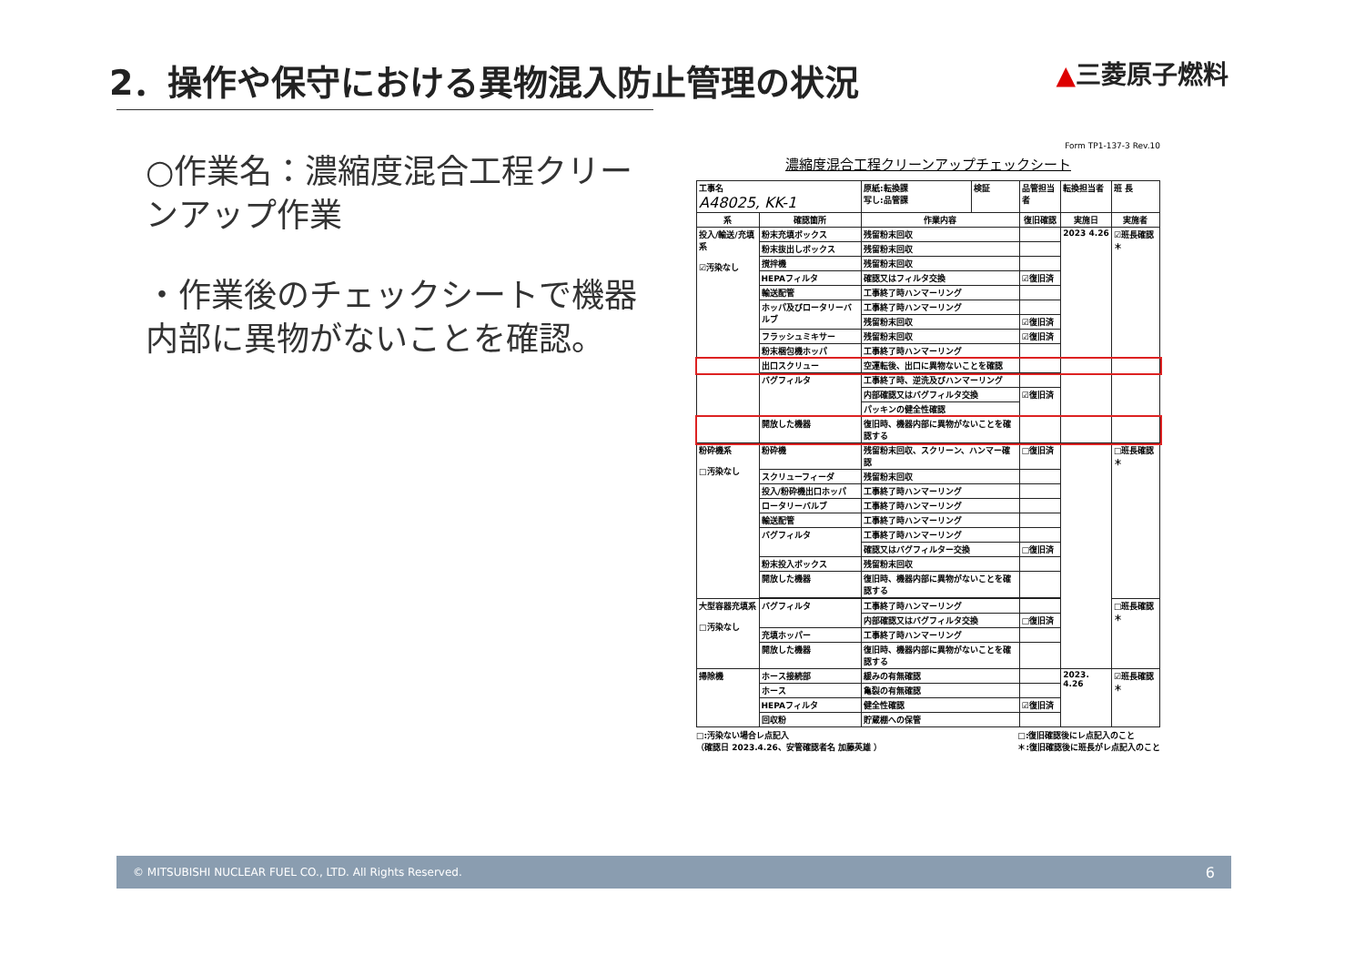2．操作や保守における異物混入防止管理の状況
▲三菱原子燃料
○作業名：濃縮度混合工程クリーンアップ作業
・作業後のチェックシートで機器内部に異物がないことを確認。
Form TP1-137-3 Rev.10
濃縮度混合工程クリーンアップチェックシート
| 工事名 A48025, KK-1 | | 原紙:転換課 写し:品管課 | 検証 | 品管担当者 | 転換担当者 | 班 長 |
| 系 | 確認箇所 | 作業内容 | | 復旧確認 | 実施日 | 実施者 |
| 投入/輸送/充填系 ☑汚染なし | 粉末充填ボックス | 残留粉末回収 | | | 2023 4.26 | ☑班長確認＊ |
| | 粉末抜出しボックス | 残留粉末回収 | | | | |
| | 撹拌機 | 残留粉末回収 | | | | |
| | HEPAフィルタ | 確認又はフィルタ交換 | | ☑復旧済 | | |
| | 輸送配管 | 工事終了時ハンマーリング | | | | |
| | ホッパ及びロータリーバルブ | 工事終了時ハンマーリング | | | | |
| | | 残留粉末回収 | | ☑復旧済 | | |
| | フラッシュミキサー | 残留粉末回収 | | ☑復旧済 | | |
| | 粉末梱包機ホッパ | 工事終了時ハンマーリング | | | | |
| | 出口スクリュー | 空運転後、出口に異物ないことを確認 | | | | |
| | バグフィルタ | 工事終了時、逆洗及びハンマーリング | | | | |
| | | 内部確認又はバグフィルタ交換 | | ☑復旧済 | | |
| | | パッキンの健全性確認 | | | | |
| | 開放した機器 | 復旧時、機器内部に異物がないことを確認する | | | | |
| 粉砕機系 □汚染なし | 粉砕機 | 残留粉末回収、スクリーン、ハンマー確認 | | □復旧済 | | □班長確認＊ |
| | スクリューフィーダ | 残留粉末回収 | | | | |
| | 投入/粉砕機出口ホッパ | 工事終了時ハンマーリング | | | | |
| | ロータリーバルブ | 工事終了時ハンマーリング | | | | |
| | 輸送配管 | 工事終了時ハンマーリング | | | | |
| | バグフィルタ | 工事終了時ハンマーリング | | | | |
| | | 確認又はバグフィルター交換 | | □復旧済 | | |
| | 粉末投入ボックス | 残留粉末回収 | | | | |
| | 開放した機器 | 復旧時、機器内部に異物がないことを確認する | | | | |
| 大型容器充填系 □汚染なし | バグフィルタ | 工事終了時ハンマーリング | | | | □班長確認＊ |
| | | 内部確認又はバグフィルタ交換 | | □復旧済 | | |
| | 充填ホッパー | 工事終了時ハンマーリング | | | | |
| | 開放した機器 | 復旧時、機器内部に異物がないことを確認する | | | | |
| 掃除機 | ホース接続部 | 緩みの有無確認 | | | 2023. 4.26 | ☑班長確認＊ |
| | ホース | 亀裂の有無確認 | | | | |
| | HEPAフィルタ | 健全性確認 | | ☑復旧済 | | |
| | 回収粉 | 貯蔵棚への保管 | | | | |
□:汚染ない場合レ点記入
（確認日 2023.4.26、安管確認者名 加藤英雄 ）
□:復旧確認後にレ点記入のこと
＊:復旧確認後に班長がレ点記入のこと
© MITSUBISHI NUCLEAR FUEL CO., LTD. All Rights Reserved. 6